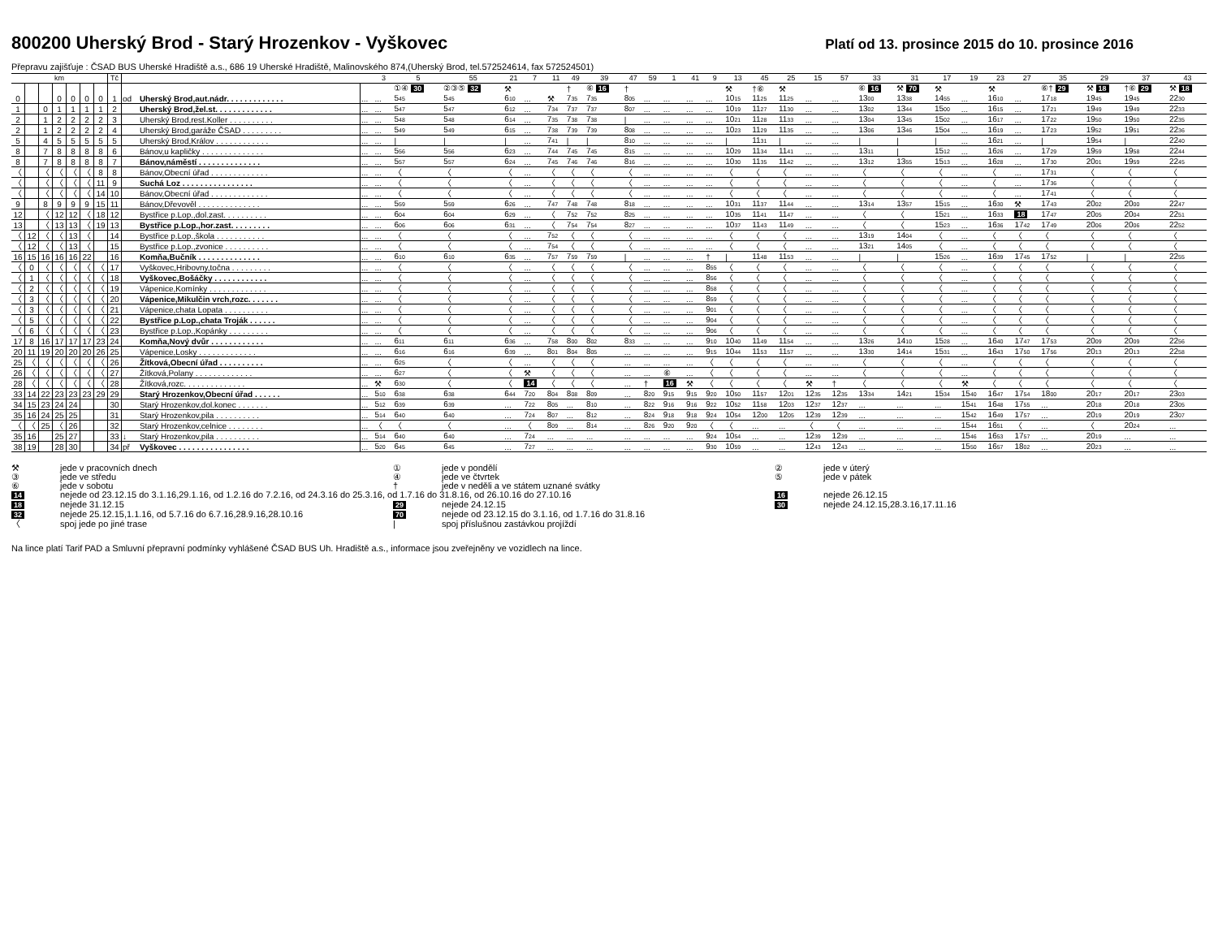800200 Uherský Brod - Starý Hrozenkov - Vyškovec
Platí od 13. prosince 2015 do 10. prosince 2016
Přepravu zajišťuje : ČSAD BUS Uherské Hradiště a.s., 686 19 Uherské Hradiště, Malinovského 874,(Uherský Brod, tel.572524614, fax 572524501)
| km | | | | | | | Tč | | | | 3 | 5 | 55 | 21 | 7 | 11 | 49 | 39 | 47 | 59 | 1 | 41 | 9 | 13 | 45 | 25 | 15 | 57 | 33 | 31 | 17 | 19 | 23 | 27 | 35 | 29 | 37 | 43 |
| --- | --- | --- | --- | --- | --- | --- | --- | --- | --- | --- | --- | --- | --- | --- | --- | --- | --- | --- | --- | --- | --- | --- | --- | --- | --- | --- | --- | --- | --- | --- | --- | --- | --- | --- | --- | --- | --- | --- |
| | | | | | | | | | | | | ①④ 30 | ②③⑤ 32 | ⚒ | | | † | ⑥ 16 | † | | | | | ⚒ | †⑥ | ⚒ | | | ⑥ 16 | ⚒ 70 | ⚒ | | ⚒ | | ⑥† 29 | ⚒ 18 | †⑥ 29 | ⚒ 18 |
| 0 | | | 0 | 0 | 0 | 0 | 1 | od | Uherský Brod,aut.nádr. . . . . . . . . . . . . | ... | ... | 5 45 | 5 45 | 6 10 | ... | ⚒ | 7 35 | 7 35 | 8 05 | ... | ... | ... | ... | 10 15 | 11 25 | 11 25 | ... | ... | 13 00 | 13 38 | 14 55 | ... | 16 10 | ... | 17 18 | 19 45 | 19 45 | 22 30 |
| 1 | | 0 | 1 | 1 | 1 | 1 | 2 | | Uherský Brod,žel.st. . . . . . . . . . . . . | ... | ... | 5 47 | 5 47 | 6 12 | ... | 7 34 | 7 37 | 7 37 | 8 07 | ... | ... | ... | ... | 10 19 | 11 27 | 11 30 | ... | ... | 13 02 | 13 44 | 15 00 | ... | 16 15 | ... | 17 21 | 19 49 | 19 49 | 22 33 |
| 2 | | 1 | 2 | 2 | 2 | 2 | 3 | | Uherský Brod,rest.Koller . . . . . . . . . . | ... | ... | 5 48 | 5 48 | 6 14 | ... | 7 35 | 7 38 | 7 38 | / | ... | ... | ... | ... | 10 21 | 11 28 | 11 33 | ... | ... | 13 04 | 13 45 | 15 02 | ... | 16 17 | ... | 17 22 | 19 50 | 19 50 | 22 35 |
| 2 | | 1 | 2 | 2 | 2 | 2 | 4 | | Uherský Brod,garáže ČSAD . . . . . . . . . | ... | ... | 5 49 | 5 49 | 6 15 | ... | 7 38 | 7 39 | 7 39 | 8 08 | ... | ... | ... | ... | 10 23 | 11 29 | 11 35 | ... | ... | 13 06 | 13 46 | 15 04 | ... | 16 19 | ... | 17 23 | 19 52 | 19 51 | 22 36 |
| 5 | | 4 | 5 | 5 | 5 | 5 | 5 | | Uherský Brod,Králov . . . . . . . . . . . . | ... | ... | / | / | / | ... | 7 41 | / | / | 8 10 | ... | ... | ... | ... | / | 11 31 | / | ... | ... | / | / | / | ... | 16 21 | ... | / | 19 54 | / | 22 40 |
| 8 | | 7 | 8 | 8 | 8 | 8 | 6 | | Bánov,u kapličky . . . . . . . . . . . . . . | ... | ... | 5 56 | 5 56 | 6 23 | ... | 7 44 | 7 45 | 7 45 | 8 15 | ... | ... | ... | ... | 10 29 | 11 34 | 11 41 | ... | ... | 13 11 | / | 15 12 | ... | 16 26 | ... | 17 29 | 19 59 | 19 58 | 22 44 |
| 8 | | 7 | 8 | 8 | 8 | 8 | 7 | | Bánov,náměstí . . . . . . . . . . . . . . | ... | ... | 5 57 | 5 57 | 6 24 | ... | 7 45 | 7 46 | 7 46 | 8 16 | ... | ... | ... | ... | 10 30 | 11 35 | 11 42 | ... | ... | 13 12 | 13 55 | 15 13 | ... | 16 28 | ... | 17 30 | 20 01 | 19 59 | 22 45 |
| 〈 | | 〈 | 〈 | 〈 | 〈 | 8 | 8 | | Bánov,Obecní úřad . . . . . . . . . . . . . | ... | ... | 〈 | 〈 | 〈 | ... | 〈 | 〈 | 〈 | 〈 | ... | ... | ... | ... | 〈 | 〈 | 〈 | ... | ... | 〈 | 〈 | 〈 | ... | 〈 | ... | 17 31 | 〈 | 〈 | 〈 |
| 〈 | | 〈 | 〈 | 〈 | 〈 | 11 | 9 | | Suchá Loz . . . . . . . . . . . . . . . . | ... | ... | 〈 | 〈 | 〈 | ... | 〈 | 〈 | 〈 | 〈 | ... | ... | ... | ... | 〈 | 〈 | 〈 | ... | ... | 〈 | 〈 | 〈 | ... | 〈 | ... | 17 36 | 〈 | 〈 | 〈 |
| 〈 | | 〈 | 〈 | 〈 | 〈 | 14 | 10 | | Bánov,Obecní úřad . . . . . . . . . . . . . | ... | ... | 〈 | 〈 | 〈 | ... | 〈 | 〈 | 〈 | 〈 | ... | ... | ... | ... | 〈 | 〈 | 〈 | ... | ... | 〈 | 〈 | 〈 | ... | 〈 | ... | 17 41 | 〈 | 〈 | 〈 |
| 9 | | 8 | 9 | 9 | 9 | 15 | 11 | | Bánov,Dřevověl . . . . . . . . . . . . . . | ... | ... | 5 59 | 5 59 | 6 26 | ... | 7 47 | 7 48 | 7 48 | 8 18 | ... | ... | ... | ... | 10 31 | 11 37 | 11 44 | ... | ... | 13 14 | 13 57 | 15 15 | ... | 16 30 | ⚒ | 17 43 | 20 02 | 20 00 | 22 47 |
| 12 | | 〈 | 12 | 12 | 〈 | 18 | 12 | | Bystřice p.Lop.,dol.zast. . . . . . . . . . | ... | ... | 6 04 | 6 04 | 6 29 | ... | 〈 | 7 52 | 7 52 | 8 25 | ... | ... | ... | ... | 10 35 | 11 41 | 11 47 | ... | ... | 〈 | 〈 | 15 21 | ... | 16 33 | 18 | 17 47 | 20 05 | 20 04 | 22 51 |
| 13 | | 〈 | 13 | 13 | 〈 | 19 | 13 | | Bystřice p.Lop.,hor.zast. . . . . . . . . | ... | ... | 6 06 | 6 06 | 6 31 | ... | 〈 | 7 54 | 7 54 | 8 27 | ... | ... | ... | ... | 10 37 | 11 43 | 11 49 | ... | ... | 〈 | 〈 | 15 23 | ... | 16 36 | 17 42 | 17 49 | 20 06 | 20 06 | 22 52 |
| 〈 | 12 | 〈 | 〈 | 13 | 〈 | | 14 | | Bystřice p.Lop.,škola . . . . . . . . . . . | ... | ... | 〈 | 〈 | 〈 | ... | 7 52 | 〈 | 〈 | 〈 | ... | ... | ... | ... | 〈 | 〈 | 〈 | ... | ... | 13 19 | 14 04 | 〈 | ... | 〈 | 〈 | 〈 | 〈 | 〈 | 〈 |
| 〈 | 12 | 〈 | 〈 | 13 | 〈 | | 15 | | Bystřice p.Lop.,zvonice . . . . . . . . . . | ... | ... | 〈 | 〈 | 〈 | ... | 7 54 | 〈 | 〈 | 〈 | ... | ... | ... | ... | 〈 | 〈 | 〈 | ... | ... | 13 21 | 14 05 | 〈 | ... | 〈 | 〈 | 〈 | 〈 | 〈 | 〈 |
| 16 | 15 | 16 | 16 | 16 | 22 | | 16 | | Komňa,Bučník . . . . . . . . . . . . . . | ... | ... | 6 10 | 6 10 | 6 35 | ... | 7 57 | 7 59 | 7 59 | / | ... | ... | ... | † | / | 11 48 | 11 53 | ... | ... | / | / | 15 26 | ... | 16 39 | 17 45 | 17 52 | / | / | 22 55 |
| 〈 | 0 | 〈 | 〈 | 〈 | 〈 | 〈 | 17 | | Vyškovec,Hribovny,točna . . . . . . . . . | ... | ... | 〈 | 〈 | 〈 | ... | 〈 | 〈 | 〈 | 〈 | ... | ... | ... | 8 55 | 〈 | 〈 | 〈 | ... | ... | 〈 | 〈 | 〈 | ... | 〈 | 〈 | 〈 | 〈 | 〈 | 〈 |
| 〈 | 1 | 〈 | 〈 | 〈 | 〈 | 〈 | 18 | | Vyškovec,Bošáčky . . . . . . . . . . . . | ... | ... | 〈 | 〈 | 〈 | ... | 〈 | 〈 | 〈 | 〈 | ... | ... | ... | 8 56 | 〈 | 〈 | 〈 | ... | ... | 〈 | 〈 | 〈 | ... | 〈 | 〈 | 〈 | 〈 | 〈 | 〈 |
| 〈 | 2 | 〈 | 〈 | 〈 | 〈 | 〈 | 19 | | Vápenice,Komínky . . . . . . . . . . . . . | ... | ... | 〈 | 〈 | 〈 | ... | 〈 | 〈 | 〈 | 〈 | ... | ... | ... | 8 58 | 〈 | 〈 | 〈 | ... | ... | 〈 | 〈 | 〈 | ... | 〈 | 〈 | 〈 | 〈 | 〈 | 〈 |
| 〈 | 3 | 〈 | 〈 | 〈 | 〈 | 〈 | 20 | | Vápenice,Mikulčin vrch,rozc. . . . . . . | ... | ... | 〈 | 〈 | 〈 | ... | 〈 | 〈 | 〈 | 〈 | ... | ... | ... | 8 59 | 〈 | 〈 | 〈 | ... | ... | 〈 | 〈 | 〈 | ... | 〈 | 〈 | 〈 | 〈 | 〈 | 〈 |
| 〈 | 3 | 〈 | 〈 | 〈 | 〈 | 〈 | 21 | | Vápenice,chata Lopata . . . . . . . . . . | ... | ... | 〈 | 〈 | 〈 | ... | 〈 | 〈 | 〈 | 〈 | ... | ... | ... | 9 01 | 〈 | 〈 | 〈 | ... | ... | 〈 | 〈 | 〈 | ... | 〈 | 〈 | 〈 | 〈 | 〈 | 〈 |
| 〈 | 5 | 〈 | 〈 | 〈 | 〈 | 〈 | 22 | | Bystřice p.Lop.,chata Troják . . . . . . | ... | ... | 〈 | 〈 | 〈 | ... | 〈 | 〈 | 〈 | 〈 | ... | ... | ... | 9 04 | 〈 | 〈 | 〈 | ... | ... | 〈 | 〈 | 〈 | ... | 〈 | 〈 | 〈 | 〈 | 〈 | 〈 |
| 〈 | 6 | 〈 | 〈 | 〈 | 〈 | 〈 | 23 | | Bystřice p.Lop.,Kopánky . . . . . . . . . | ... | ... | 〈 | 〈 | 〈 | ... | 〈 | 〈 | 〈 | 〈 | ... | ... | ... | 9 06 | 〈 | 〈 | 〈 | ... | ... | 〈 | 〈 | 〈 | ... | 〈 | 〈 | 〈 | 〈 | 〈 | 〈 |
| 17 | 8 | 16 | 17 | 17 | 17 | 23 | 24 | | Komňa,Nový dvůr . . . . . . . . . . . . | ... | ... | 6 11 | 6 11 | 6 36 | ... | 7 58 | 8 00 | 8 02 | 8 33 | ... | ... | ... | 9 10 | 10 40 | 11 49 | 11 54 | ... | ... | 13 26 | 14 10 | 15 28 | ... | 16 40 | 17 47 | 17 53 | 20 09 | 20 09 | 22 56 |
| 20 | 11 | 19 | 20 | 20 | 20 | 26 | 25 | | Vápenice,Losky . . . . . . . . . . . . . | ... | ... | 6 16 | 6 16 | 6 39 | ... | 8 01 | 8 04 | 8 05 | ... | ... | ... | ... | 9 15 | 10 44 | 11 53 | 11 57 | ... | ... | 13 30 | 14 14 | 15 31 | ... | 16 43 | 17 50 | 17 56 | 20 13 | 20 13 | 22 58 |
| 25 | 〈 | 〈 | 〈 | 〈 | 〈 | 〈 | 26 | | Žítková,Obecní úřad . . . . . . . . . . | ... | ... | 6 25 | 〈 | 〈 | ... | 〈 | 〈 | 〈 | ... | ... | ... | ... | 〈 | 〈 | 〈 | 〈 | ... | ... | 〈 | 〈 | 〈 | ... | 〈 | 〈 | 〈 | 〈 | 〈 | 〈 |
| 26 | 〈 | 〈 | 〈 | 〈 | 〈 | 〈 | 27 | | Žítková,Polany . . . . . . . . . . . . . | ... | ... | 6 27 | 〈 | 〈 | ⚒ | 〈 | 〈 | 〈 | ... | ... | ⑥ | ... | 〈 | 〈 | 〈 | 〈 | ... | ... | 〈 | 〈 | 〈 | ... | 〈 | 〈 | 〈 | 〈 | 〈 | 〈 |
| 28 | 〈 | 〈 | 〈 | 〈 | 〈 | 〈 | 28 | | Žítková,rozc. . . . . . . . . . . . . . | ... | ⚒ | 6 30 | 〈 | 〈 | 14 | 〈 | 〈 | 〈 | ... | † | 16 | ⚒ | 〈 | 〈 | 〈 | 〈 | ⚒ | † | 〈 | 〈 | 〈 | ⚒ | 〈 | 〈 | 〈 | 〈 | 〈 | 〈 |
| 33 | 14 | 22 | 23 | 23 | 23 | 29 | 29 | | Starý Hrozenkov,Obecní úřad . . . . . . | ... | 5 10 | 6 38 | 6 38 | 6 44 | 7 20 | 8 04 | 8 08 | 8 09 | ... | 8 20 | 9 15 | 9 15 | 9 20 | 10 50 | 11 57 | 12 01 | 12 35 | 12 35 | 13 34 | 14 21 | 15 34 | 15 40 | 16 47 | 17 54 | 18 00 | 20 17 | 20 17 | 23 03 |
| 34 | 15 | 23 | 24 | 24 | | | 30 | | Starý Hrozenkov,dol.konec . . . . . . . | ... | 5 12 | 6 39 | 6 39 | ... | 7 22 | 8 05 | ... | 8 10 | ... | 8 22 | 9 16 | 9 16 | 9 22 | 10 52 | 11 58 | 12 03 | 12 37 | 12 37 | ... | ... | ... | 15 41 | 16 48 | 17 55 | ... | 20 18 | 20 18 | 23 05 |
| 35 | 16 | 24 | 25 | 25 | | | 31 | | Starý Hrozenkov,pila . . . . . . . . . . | ... | 5 14 | 6 40 | 6 40 | ... | 7 24 | 8 07 | ... | 8 12 | ... | 8 24 | 9 18 | 9 18 | 9 24 | 10 54 | 12 00 | 12 05 | 12 39 | 12 39 | ... | ... | ... | 15 42 | 16 49 | 17 57 | ... | 20 19 | 20 19 | 23 07 |
| 〈 | 〈 | 25 | 〈 | 26 | | | 32 | | Starý Hrozenkov,celnice . . . . . . . . | ... | 〈 | 〈 | 〈 | ... | 〈 | 8 09 | ... | 8 14 | ... | 8 26 | 9 20 | 9 20 | 〈 | 〈 | ... | ... | 〈 | 〈 | ... | ... | ... | 15 44 | 16 51 | 〈 | ... | 〈 | 20 24 | ... |
| 35 | 16 | | 25 | 27 | | | 33 | ↓ | Starý Hrozenkov,pila . . . . . . . . . . | ... | 5 14 | 6 40 | 6 40 | ... | 7 24 | ... | ... | ... | ... | ... | ... | ... | 9 24 | 10 54 | ... | ... | 12 39 | 12 39 | ... | ... | ... | 15 46 | 16 53 | 17 57 | ... | 20 19 | ... | ... |
| 38 | 19 | | 28 | 30 | | | 34 | př | Vyškovec . . . . . . . . . . . . . . . . | ... | 5 20 | 6 45 | 6 45 | ... | 7 27 | ... | ... | ... | ... | ... | ... | ... | 9 30 | 10 59 | ... | ... | 12 43 | 12 43 | ... | ... | ... | 15 50 | 16 57 | 18 02 | ... | 20 23 | ... | ... |
⚒
jede v pracovních dnech
①
jede v pondělí
②
jede v úterý
③
jede ve středu
④
jede ve čtvrtek
⑤
jede v pátek
⑥
jede v sobotu
†
jede v neděli a ve státem uznané svátky
14
nejede od 23.12.15 do 3.1.16,29.1.16, od 1.2.16 do 7.2.16, od 24.3.16 do 25.3.16, od 1.7.16 do 31.8.16, od 26.10.16 do 27.10.16
16
nejede 26.12.15
18
nejede 31.12.15
29
nejede 24.12.15
30
nejede 24.12.15,28.3.16,17.11.16
32
nejede 25.12.15,1.1.16, od 5.7.16 do 6.7.16,28.9.16,28.10.16
70
nejede od 23.12.15 do 3.1.16, od 1.7.16 do 31.8.16
〈
spoj jede po jiné trase
|
spoj příslušnou zastávkou projíždí
Na lince platí Tarif PAD a Smluvní přepravní podmínky vyhlášené ČSAD BUS Uh. Hradiště a.s., informace jsou zveřejněny ve vozidlech na lince.